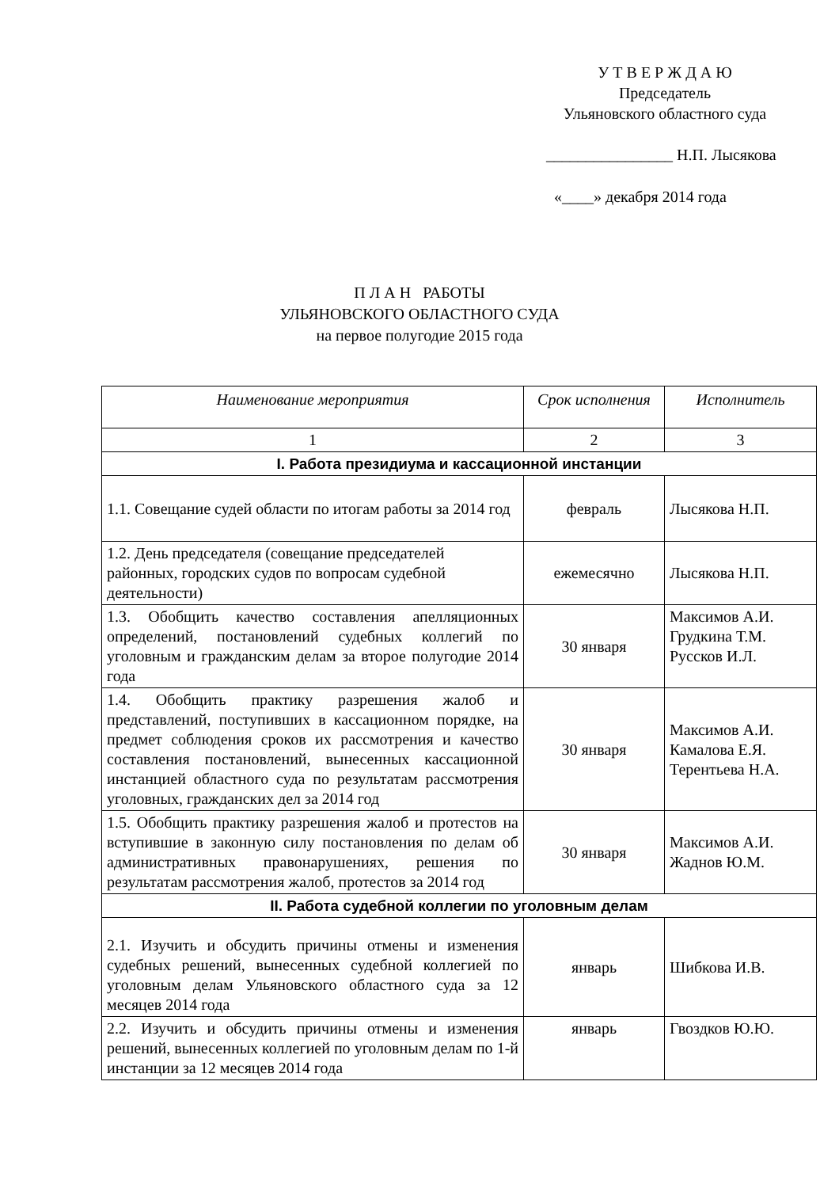У Т В Е Р Ж Д А Ю
Председатель
Ульяновского областного суда
________________ Н.П. Лысякова
«____» декабря 2014 года
П Л А Н РАБОТЫ
УЛЬЯНОВСКОГО ОБЛАСТНОГО СУДА
на первое полугодие 2015 года
| Наименование мероприятия | Срок исполнения | Исполнитель |
| --- | --- | --- |
| 1 | 2 | 3 |
| I. Работа президиума и кассационной инстанции | | |
| 1.1. Совещание судей области по итогам работы за 2014 год | февраль | Лысякова Н.П. |
| 1.2. День председателя (совещание председателей районных, городских судов по вопросам судебной деятельности) | ежемесячно | Лысякова Н.П. |
| 1.3. Обобщить качество составления апелляционных определений, постановлений судебных коллегий по уголовным и гражданским делам за второе полугодие 2014 года | 30 января | Максимов А.И. Грудкина Т.М. Руссков И.Л. |
| 1.4. Обобщить практику разрешения жалоб и представлений, поступивших в кассационном порядке, на предмет соблюдения сроков их рассмотрения и качество составления постановлений, вынесенных кассационной инстанцией областного суда по результатам рассмотрения уголовных, гражданских дел за 2014 год | 30 января | Максимов А.И. Камалова Е.Я. Терентьева Н.А. |
| 1.5. Обобщить практику разрешения жалоб и протестов на вступившие в законную силу постановления по делам об административных правонарушениях, решения по результатам рассмотрения жалоб, протестов за 2014 год | 30 января | Максимов А.И. Жаднов Ю.М. |
| II. Работа судебной коллегии по уголовным делам | | |
| 2.1. Изучить и обсудить причины отмены и изменения судебных решений, вынесенных судебной коллегией по уголовным делам Ульяновского областного суда за 12 месяцев 2014 года | январь | Шибкова И.В. |
| 2.2. Изучить и обсудить причины отмены и изменения решений, вынесенных коллегией по уголовным делам по 1-й инстанции за 12 месяцев 2014 года | январь | Гвоздков Ю.Ю. |